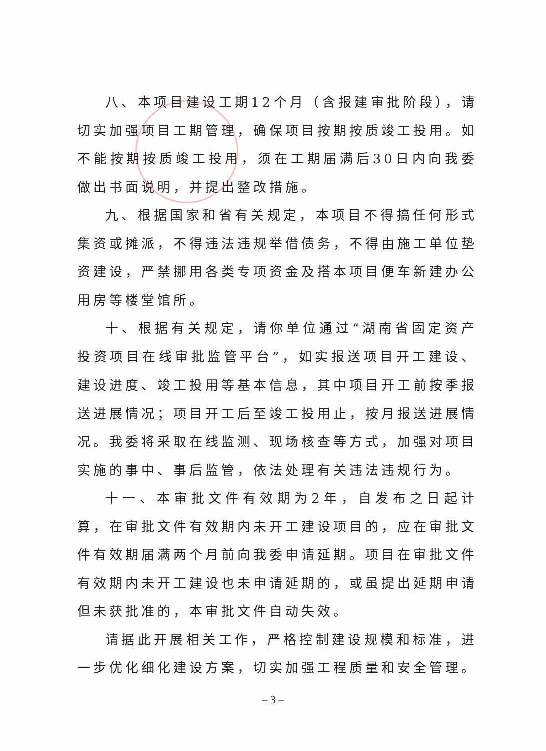八、本项目建设工期12个月（含报建审批阶段），请切实加强项目工期管理，确保项目按期按质竣工投用。如不能按期按质竣工投用，须在工期届满后30日内向我委做出书面说明，并提出整改措施。
九、根据国家和省有关规定，本项目不得搞任何形式集资或摊派，不得违法违规举借债务，不得由施工单位垫资建设，严禁挪用各类专项资金及搭本项目便车新建办公用房等楼堂馆所。
十、根据有关规定，请你单位通过“湖南省固定资产投资项目在线审批监管平台”，如实报送项目开工建设、建设进度、竣工投用等基本信息，其中项目开工前按季报送进展情况；项目开工后至竣工投用止，按月报送进展情况。我委将采取在线监测、现场核查等方式，加强对项目实施的事中、事后监管，依法处理有关违法违规行为。
十一、本审批文件有效期为2年，自发布之日起计算，在审批文件有效期内未开工建设项目的，应在审批文件有效期届满两个月前向我委申请延期。项目在审批文件有效期内未开工建设也未申请延期的，或虽提出延期申请但未获批准的，本审批文件自动失效。
请据此开展相关工作，严格控制建设规模和标准，进一步优化细化建设方案，切实加强工程质量和安全管理。
– 3 –